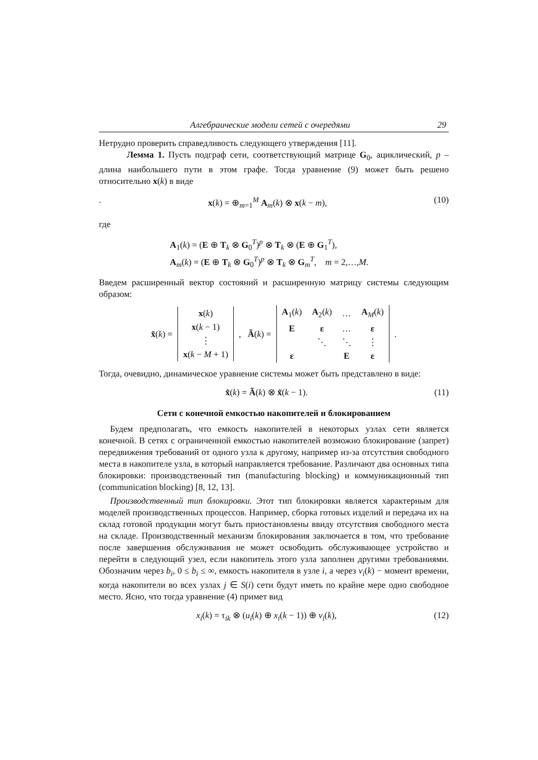Алгебраические модели сетей с очередями 29
Нетрудно проверить справедливость следующего утверждения [11].
Лемма 1. Пусть подграф сети, соответствующий матрице G<sub>0</sub>, ацикличе­ский, p – длина наибольшего пути в этом графе. Тогда уравнение (9) может быть решено относительно x(k) в виде
. x(k) = ⊕<sub>m=1</sub><sup>M</sup> A<sub>m</sub>(k) ⊗ x(k − m), (10)
где
A<sub>1</sub>(k) = (E ⊕ T<sub>k</sub> ⊗ G<sub>0</sub><sup>T</sup>)<sup>p</sup> ⊗ T<sub>k</sub> ⊗ (E ⊕ G<sub>1</sub><sup>T</sup>),
A<sub>m</sub>(k) = (E ⊕ T<sub>k</sub> ⊗ G<sub>0</sub><sup>T</sup>)<sup>p</sup> ⊗ T<sub>k</sub> ⊗ G<sub>m</sub><sup>T</sup>, m = 2,…,M.
Введем расширенный вектор состояний и расширенную матрицу системы сле­дующим образом:
x̃(k) =
| x ( k ) |
| x ( k − 1) |
| ⋮ |
| x ( k − M + 1) |
, Ã(k) =
| A<sub>1</sub>( k ) | A<sub>2</sub>( k ) | … | A<sub>M</sub>( k ) |
| E | ε | … | ε |
| | ⋱ | ⋱ | ⋮ |
| ε | | E | ε |
.
Тогда, очевидно, динамическое уравнение системы может быть представлено в виде:
x̃(k) = Ã(k) ⊗ x̃(k − 1). (11)
Сети с конечной емкостью накопителей и блокированием
Будем предполагать, что емкость накопителей в некоторых узлах сети является конечной. В сетях с ограниченной емкостью накопителей возможно блокирование (запрет) передвижения требований от одного узла к другому, например из-за отсут­ствия свободного места в накопителе узла, в который направляется требование. Различают два основных типа блокировки: производственный тип (manufacturing blocking) и коммуникационный тип (communication blocking) [8, 12, 13].
Производственный тип блокировки. Этот тип блокировки является характер­ным для моделей производственных процессов. Например, сборка готовых из­делий и передача их на склад готовой продукции могут быть приостановлены ввиду отсутствия свободного места на складе. Производственный механизм блокирования заключается в том, что требование после завершения обслужива­ния не может освободить обслуживающее устройство и перейти в следующий узел, если накопитель этого узла заполнен другими требованиями. Обозначим через b<sub>i</sub>, 0 ≤ b<sub>i</sub> ≤ ∞, емкость накопителя в узле i, а через v<sub>i</sub>(k) − момент времени, когда накопители во всех узлах j ∈ S(i) сети будут иметь по крайне мере одно свободное место. Ясно, что тогда уравнение (4) примет вид
x<sub>i</sub>(k) = τ<sub>ik</sub> ⊗ (u<sub>i</sub>(k) ⊕ x<sub>i</sub>(k − 1)) ⊕ v<sub>i</sub>(k), (12)